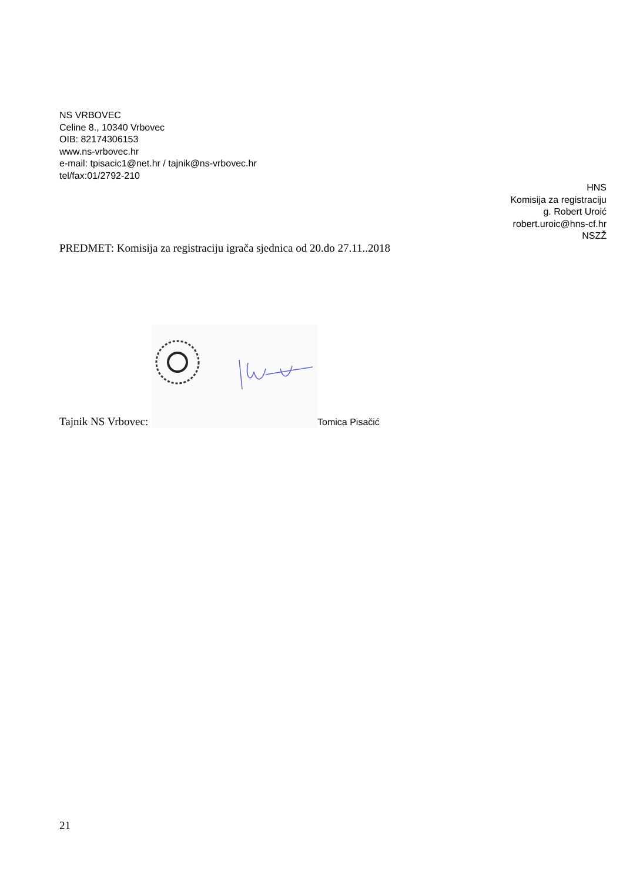NS VRBOVEC
Celine 8., 10340 Vrbovec
OIB: 82174306153
www.ns-vrbovec.hr
e-mail: tpisacic1@net.hr / tajnik@ns-vrbovec.hr
tel/fax:01/2792-210
HNS
Komisija za registraciju
g. Robert Uroić
robert.uroic@hns-cf.hr
NSZŽ
PREDMET: Komisija za registraciju igrača sjednica od 20.do 27.11..2018
Tajnik NS Vrbovec:
Tomica Pisačić
21